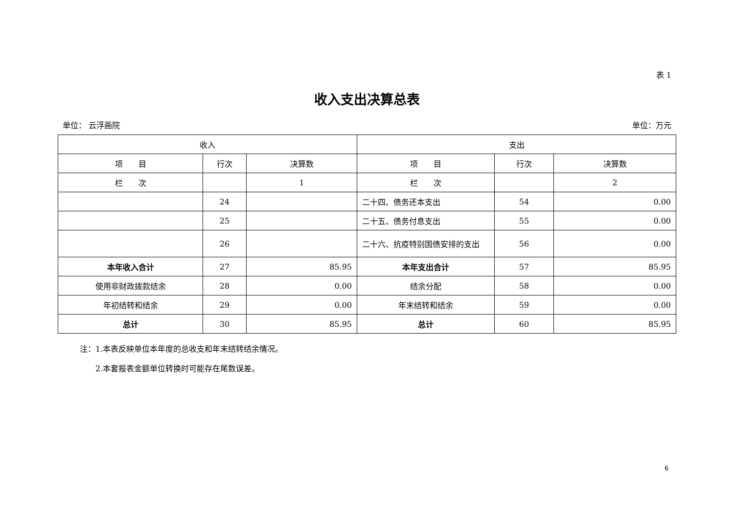表 1
收入支出决算总表
单位： 云浮画院 单位：万元
| 收入 | | | 支出 | | |
| --- | --- | --- | --- | --- | --- |
| 项 目 | 行次 | 决算数 | 项 目 | 行次 | 决算数 |
| 栏 次 | | 1 | 栏 次 | | 2 |
| | 24 | | 二十四、债务还本支出 | 54 | 0.00 |
| | 25 | | 二十五、债务付息支出 | 55 | 0.00 |
| | 26 | | 二十六、抗疫特别国债安排的支出 | 56 | 0.00 |
| 本年收入合计 | 27 | 85.95 | 本年支出合计 | 57 | 85.95 |
| 使用非财政拨款结余 | 28 | 0.00 | 结余分配 | 58 | 0.00 |
| 年初结转和结余 | 29 | 0.00 | 年末结转和结余 | 59 | 0.00 |
| 总计 | 30 | 85.95 | 总计 | 60 | 85.95 |
注：1.本表反映单位本年度的总收支和年末结转结余情况。
　　2.本套报表金额单位转换时可能存在尾数误差。
6